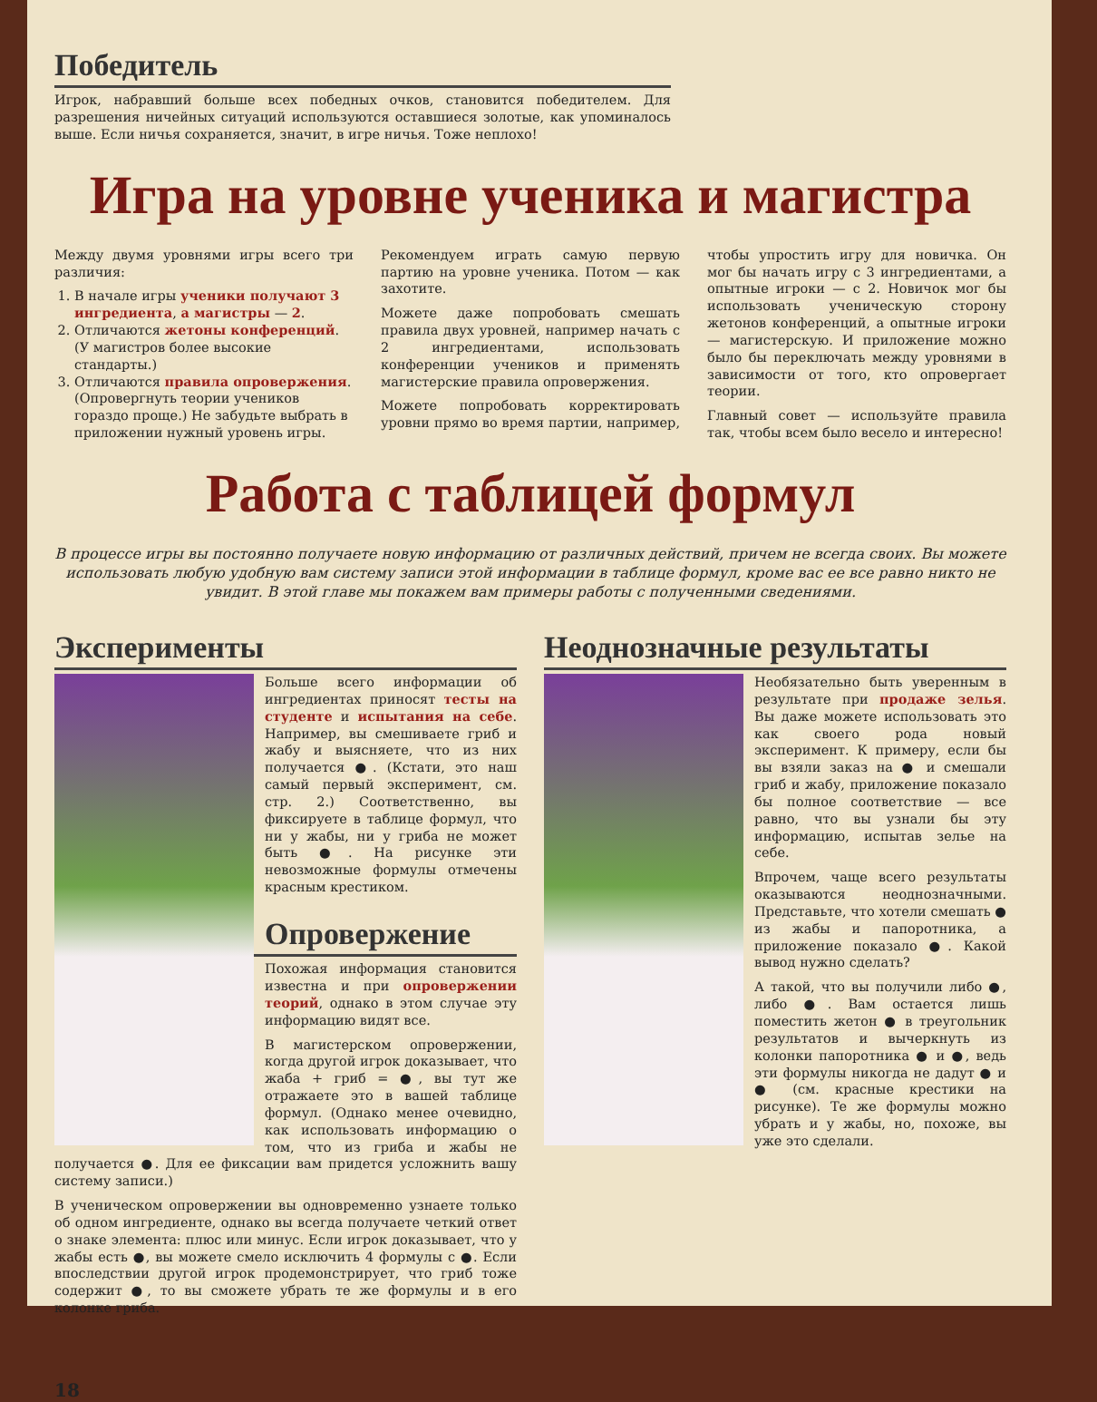Победитель
Игрок, набравший больше всех победных очков, становится победителем. Для разрешения ничейных ситуаций используются оставшиеся золотые, как упоминалось выше. Если ничья сохраняется, значит, в игре ничья. Тоже неплохо!
Игра на уровне ученика и магистра
Между двумя уровнями игры всего три различия:
1. В начале игры ученики получают 3 ингредиента, а магистры — 2.
2. Отличаются жетоны конференций. (У магистров более высокие стандарты.)
3. Отличаются правила опровержения. (Опровергнуть теории учеников гораздо проще.) Не забудьте выбрать в приложении нужный уровень игры.
Рекомендуем играть самую первую партию на уровне ученика. Потом — как захотите.
Можете даже попробовать смешать правила двух уровней, например начать с 2 ингредиентами, использовать конференции учеников и применять магистерские правила опровержения.
Можете попробовать корректировать уровни прямо во время партии, например, чтобы упростить игру для новичка. Он мог бы начать игру с 3 ингредиентами, а опытные игроки — с 2. Новичок мог бы использовать ученическую сторону жетонов конференций, а опытные игроки — магистерскую. И приложение можно было бы переключать между уровнями в зависимости от того, кто опровергает теории.
Главный совет — используйте правила так, чтобы всем было весело и интересно!
Работа с таблицей формул
В процессе игры вы постоянно получаете новую информацию от различных действий, причем не всегда своих. Вы можете использовать любую удобную вам систему записи этой информации в таблице формул, кроме вас ее все равно никто не увидит. В этой главе мы покажем вам примеры работы с полученными сведениями.
Эксперименты
Больше всего информации об ингредиентах приносят тесты на студенте и испытания на себе. Например, вы смешиваете гриб и жабу и выясняете, что из них получается ●. (Кстати, это наш самый первый эксперимент, см. стр. 2.) Соответственно, вы фиксируете в таблице формул, что ни у жабы, ни у гриба не может быть ●. На рисунке эти невозможные формулы отмечены красным крестиком.
Опровержение
Похожая информация становится известна и при опровержении теорий, однако в этом случае эту информацию видят все.
В магистерском опровержении, когда другой игрок доказывает, что жаба + гриб = ●, вы тут же отражаете это в вашей таблице формул. (Однако менее очевидно, как использовать информацию о том, что из гриба и жабы не получается ●. Для ее фиксации вам придется усложнить вашу систему записи.)
В ученическом опровержении вы одновременно узнаете только об одном ингредиенте, однако вы всегда получаете четкий ответ о знаке элемента: плюс или минус. Если игрок доказывает, что у жабы есть ●, вы можете смело исключить 4 формулы с ●. Если впоследствии другой игрок продемонстрирует, что гриб тоже содержит ●, то вы сможете убрать те же формулы и в его колонке гриба.
Неоднозначные результаты
Необязательно быть уверенным в результате при продаже зелья. Вы даже можете использовать это как своего рода новый эксперимент. К примеру, если бы вы взяли заказ на ● и смешали гриб и жабу, приложение показало бы полное соответствие — все равно, что вы узнали бы эту информацию, испытав зелье на себе.
Впрочем, чаще всего результаты оказываются неоднозначными. Представьте, что хотели смешать ● из жабы и папоротника, а приложение показало ●. Какой вывод нужно сделать?
А такой, что вы получили либо ●, либо ●. Вам остается лишь поместить жетон ● в треугольник результатов и вычеркнуть из колонки папоротника ● и ●, ведь эти формулы никогда не дадут ● и ● (см. красные крестики на рисунке). Те же формулы можно убрать и у жабы, но, похоже, вы уже это сделали.
18